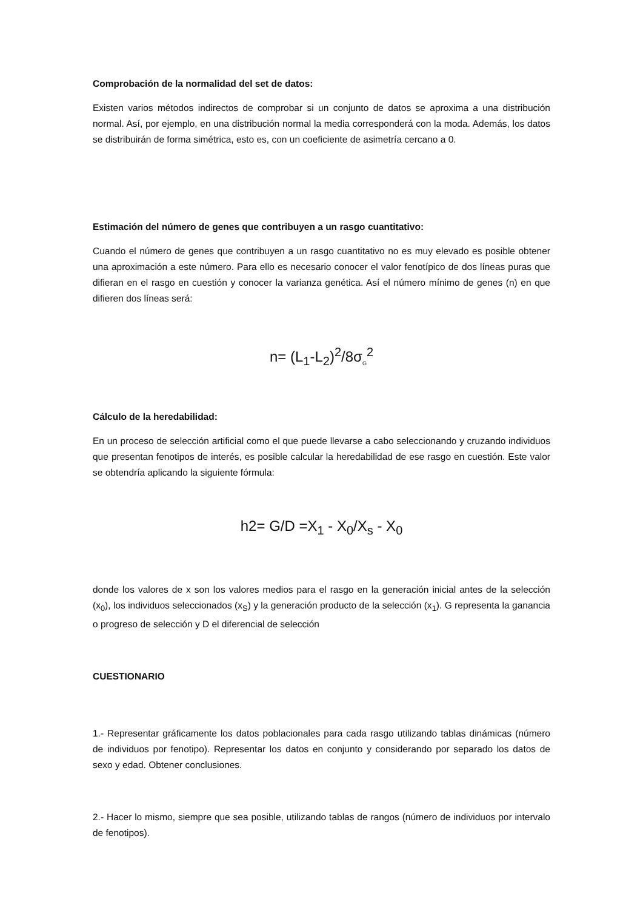Comprobación de la normalidad del set de datos:
Existen varios métodos indirectos de comprobar si un conjunto de datos se aproxima a una distribución normal. Así, por ejemplo, en una distribución normal la media corresponderá con la moda. Además, los datos se distribuirán de forma simétrica, esto es, con un coeficiente de asimetría cercano a 0.
Estimación del número de genes que contribuyen a un rasgo cuantitativo:
Cuando el número de genes que contribuyen a un rasgo cuantitativo no es muy elevado es posible obtener una aproximación a este número. Para ello es necesario conocer el valor fenotípico de dos líneas puras que difieran en el rasgo en cuestión y conocer la varianza genética. Así el número mínimo de genes (n) en que difieren dos líneas será:
n= (L<sub>1</sub>-L<sub>2</sub>)<sup>2</sup>/8σ<sub>G</sub><sup>2</sup>
Cálculo de la heredabilidad:
En un proceso de selección artificial como el que puede llevarse a cabo seleccionando y cruzando individuos que presentan fenotipos de interés, es posible calcular la heredabilidad de ese rasgo en cuestión. Este valor se obtendría aplicando la siguiente fórmula:
h2= G/D =X<sub>1</sub> - X<sub>0</sub>/X<sub>s</sub> - X<sub>0</sub>
donde los valores de x son los valores medios para el rasgo en la generación inicial antes de la selección (x<sub>0</sub>), los individuos seleccionados (x<sub>S</sub>) y la generación producto de la selección (x<sub>1</sub>). G representa la ganancia o progreso de selección y D el diferencial de selección
CUESTIONARIO
1.- Representar gráficamente los datos poblacionales para cada rasgo utilizando tablas dinámicas (número de individuos por fenotipo). Representar los datos en conjunto y considerando por separado los datos de sexo y edad. Obtener conclusiones.
2.- Hacer lo mismo, siempre que sea posible, utilizando tablas de rangos (número de individuos por intervalo de fenotipos).